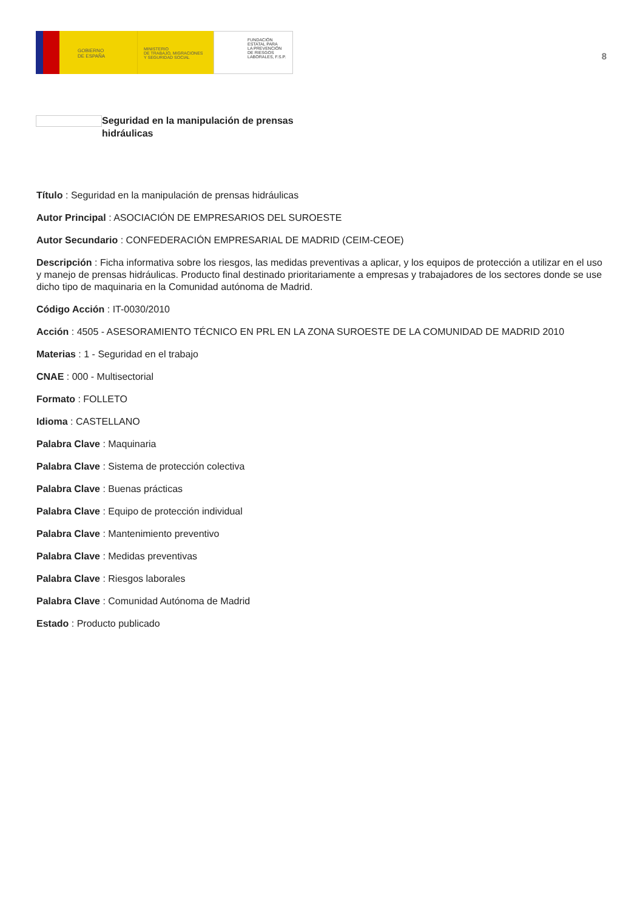GOBIERNO
DE ESPAÑA
MINISTERIO
DE TRABAJO, MIGRACIONES
Y SEGURIDAD SOCIAL
FUNDACIÓN
ESTATAL PARA
LA PREVENCIÓN
DE RIESGOS
LABORALES, F.S.P.
8
Seguridad en la manipulación de prensas hidráulicas
Título : Seguridad en la manipulación de prensas hidráulicas
Autor Principal : ASOCIACIÓN DE EMPRESARIOS DEL SUROESTE
Autor Secundario : CONFEDERACIÓN EMPRESARIAL DE MADRID (CEIM-CEOE)
Descripción : Ficha informativa sobre los riesgos, las medidas preventivas a aplicar, y los equipos de protección a utilizar en el uso y manejo de prensas hidráulicas. Producto final destinado prioritariamente a empresas y trabajadores de los sectores donde se use dicho tipo de maquinaria en la Comunidad autónoma de Madrid.
Código Acción : IT-0030/2010
Acción : 4505 - ASESORAMIENTO TÉCNICO EN PRL EN LA ZONA SUROESTE DE LA COMUNIDAD DE MADRID 2010
Materias : 1 - Seguridad en el trabajo
CNAE : 000 - Multisectorial
Formato : FOLLETO
Idioma : CASTELLANO
Palabra Clave : Maquinaria
Palabra Clave : Sistema de protección colectiva
Palabra Clave : Buenas prácticas
Palabra Clave : Equipo de protección individual
Palabra Clave : Mantenimiento preventivo
Palabra Clave : Medidas preventivas
Palabra Clave : Riesgos laborales
Palabra Clave : Comunidad Autónoma de Madrid
Estado : Producto publicado